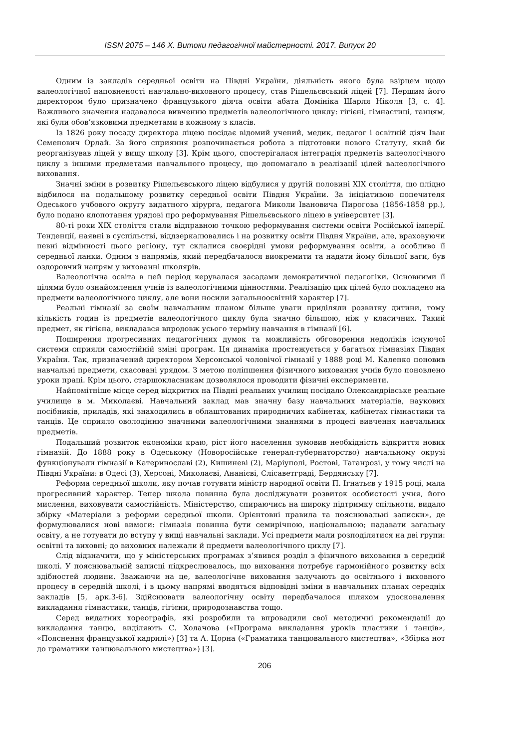ISSN 2075 – 146 Х. Витоки педагогічної майстерності. 2017. Випуск 20
Одним із закладів середньої освіти на Півдні України, діяльність якого була взірцем щодо валеологічної наповненості навчально-виховного процесу, став Рішельєвський ліцей [7]. Першим його директором було призначено французького діяча освіти абата Домініка Шарля Ніколя [3, с. 4]. Важливого значення надавалося вивченню предметів валеологічного циклу: гігієні, гімнастиці, танцям, які були обов’язковими предметами в кожному з класів.
Із 1826 року посаду директора ліцею посідає відомий учений, медик, педагог і освітній діяч Іван Семенович Орлай. За його сприяння розпочинається робота з підготовки нового Статуту, який би реорганізував ліцей у вищу школу [3]. Крім цього, спостерігалася інтеграція предметів валеологічного циклу з іншими предметами навчального процесу, що допомагало в реалізації цілей валеологічного виховання.
Значні зміни в розвитку Рішельєвського ліцею відбулися у другій половині XIX століття, що плідно відбилося на подальшому розвитку середньої освіти Півдня України. За ініціативою попечителя Одеського учбового округу видатного хірурга, педагога Миколи Івановича Пирогова (1856-1858 рр.), було подано клопотання урядові про реформування Рішельєвського ліцею в університет [3].
80-ті роки XIX століття стали відправною точкою реформування системи освіти Російської імперії. Тенденції, наявні в суспільстві, віддзеркалювались і на розвитку освіти Півдня України, але, враховуючи певні відмінності цього регіону, тут склалися своєрідні умови реформування освіти, а особливо її середньої ланки. Одним з напрямів, який передбачалося виокремити та надати йому більшої ваги, був оздоровчий напрям у вихованні школярів.
Валеологічна освіта в цей період керувалася засадами демократичної педагогіки. Основними її цілями було ознайомлення учнів із валеологічними цінностями. Реалізацію цих цілей було покладено на предмети валеологічного циклу, але вони носили загальноосвітній характер [7].
Реальні гімназії за своїм навчальним планом більше уваги приділяли розвитку дитини, тому кількість годин із предметів валеологічного циклу була значно більшою, ніж у класичних. Такий предмет, як гігієна, викладався впродовж усього терміну навчання в гімназії [6].
Поширення прогресивних педагогічних думок та можливість обговорення недоліків існуючої системи сприяли самостійній зміні програм. Ця динаміка простежується у багатьох гімназіях Півдня України. Так, призначений директором Херсонської чоловічої гімназії у 1888 році М. Каленко поновив навчальні предмети, скасовані урядом. З метою поліпшення фізичного виховання учнів було поновлено уроки праці. Крім цього, старшокласникам дозволялося проводити фізичні експерименти.
Найпомітніше місце серед відкритих на Півдні реальних училищ посідало Олександрівське реальне училище в м. Миколаєві. Навчальний заклад мав значну базу навчальних матеріалів, наукових посібників, приладів, які знаходились в облаштованих природничих кабінетах, кабінетах гімнастики та танців. Це сприяло оволодінню значними валеологічними знаннями в процесі вивчення навчальних предметів.
Подальший розвиток економіки краю, ріст його населення зумовив необхідність відкриття нових гімназій. До 1888 року в Одеському (Новоросійське генерал-губернаторство) навчальному окрузі функціонували гімназії в Катеринославі (2), Кишиневі (2), Маріуполі, Ростові, Таганрозі, у тому числі на Півдні України: в Одесі (3), Херсоні, Миколаєві, Ананієві, Єлісаветграді, Бердянську [7].
Реформа середньої школи, яку почав готувати міністр народної освіти П. Ігнатьєв у 1915 році, мала прогресивний характер. Тепер школа повинна була досліджувати розвиток особистості учня, його мислення, виховувати самостійність. Міністерство, спираючись на широку підтримку спільноти, видало збірку «Матеріали з реформи середньої школи. Орієнтовні правила та пояснювальні записки», де формулювалися нові вимоги: гімназія повинна бути семирічною, національною; надавати загальну освіту, а не готувати до вступу у вищі навчальні заклади. Усі предмети мали розподілятися на дві групи: освітні та виховні; до виховних належали й предмети валеологічного циклу [7].
Слід відзначити, що у міністерських програмах з’явився розділ з фізичного виховання в середній школі. У пояснювальній записці підкреслювалось, що виховання потребує гармонійного розвитку всіх здібностей людини. Зважаючи на це, валеологічне виховання залучають до освітнього і виховного процесу в середній школі, і в цьому напрямі вводяться відповідні зміни в навчальних планах середніх закладів [5, арк.3-6]. Здійснювати валеологічну освіту передбачалося шляхом удосконалення викладання гімнастики, танців, гігієни, природознавства тощо.
Серед видатних хореографів, які розробили та впровадили свої методичні рекомендації до викладання танцю, виділяють С. Холачова («Програма викладання уроків пластики і танців», «Пояснення французької кадрилі») [3] та А. Цорна («Граматика танцювального мистецтва», «Збірка нот до граматики танцювального мистецтва») [3].
206